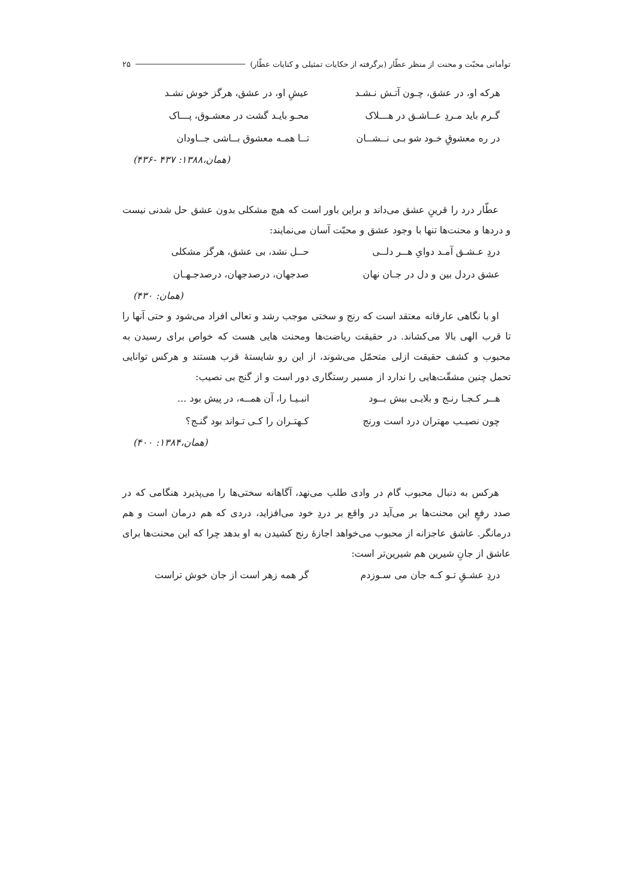توأمانی محبّت و محنت از منظر عطّار (برگرفته از حکایات تمثیلی و کنایات عطّار) ۲۵
هرکه او، در عشق، چـون آتـش نـشـد عیشِ او، در عشق، هرگز خوش نشـد
گـرم باید مـردِ عــاشـق در هـــلاک محـو بایـد گشت در معشـوق، پـــاک
در ره معشوقِ خـود شو بـی نــشــان تــا همـه معشوق بــاشی جــاودان
(همان،۱۳۸۸: ۴۳۷ -۴۳۶)
عطّار درد را قرینِ عشق می‌داند و براین باور است که هیچ مشکلی بدون عشق حل شدنی نیست و دردها و محنت‌ها تنها با وجود عشق و محبّت آسان می‌نمایند:
دردِ عـشـق آمـد دوایِ هــر دلــی حــل نشد، بی عشق، هرگز مشکلی
عشق دردل بین و دل در جـان نهان صدجهان، درصدجهان، درصدجـهـان
(همان: ۴۳۰)
او با نگاهی عارفانه معتقد است که رنج و سختی موجب رشد و تعالی افراد می‌شود و حتی آنها را تا قرب الهی بالا می‌کشاند. در حقیقت ریاضت‌ها ومحنت هایی هست که خواص برای رسیدن به محبوب و کشف حقیقت ازلی متحمّل می‌شوند، از این رو شایستهٔ قرب هستند و هرکس توانایی تحمل چنین مشقّت‌هایی را ندارد از مسیر رستگاری دور است و از گنج بی نصیب:
هــر کـجـا رنـج و بلایـی بیش بــود انبـیـا را، آن همــه، در پیش بود ...
چون نصیـب مهتران درد است ورنج کـهتـران را کـی تـواند بود گنـج؟
(همان،۱۳۸۴: ۴۰۰)
هرکس به دنبال محبوب گام در وادی طلب می‌نهد، آگاهانه سختی‌ها را می‌پذیرد هنگامی که در صدد رفعِ این محنت‌ها بر می‌آید در واقع بر دردِ خود می‌افزاید، دردی که هم درمان است و هم درمانگر. عاشق عاجزانه از محبوب می‌خواهد اجازهٔ رنج کشیدن به او بدهد چرا که این محنت‌ها برای عاشق از جانِ شیرین هم شیرین‌تر است:
دردِ عشـقِ تـو کـه جان می سـوزدم گر همه زهر است از جان خوش تراست